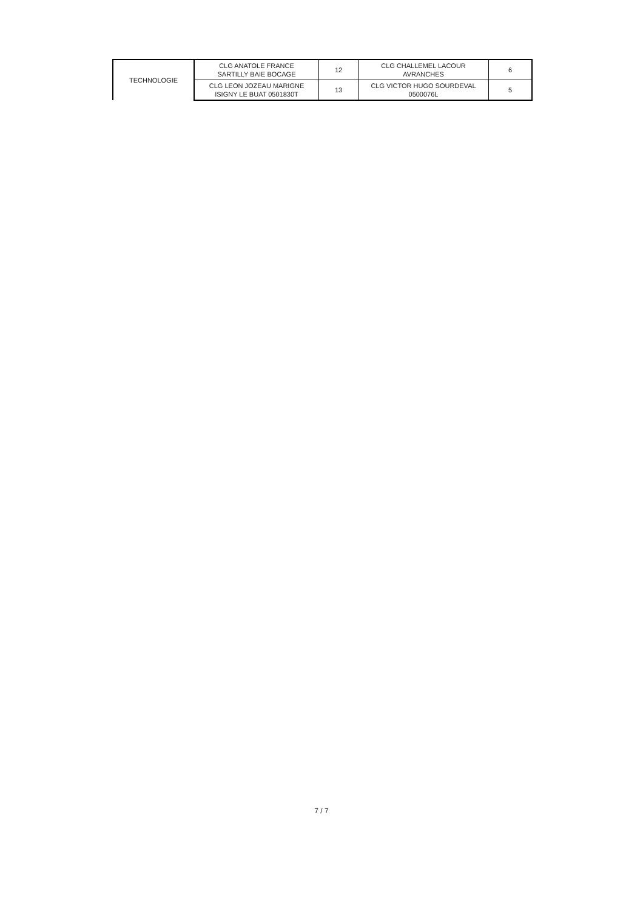| TECHNOLOGIE | CLG ANATOLE FRANCE SARTILLY BAIE BOCAGE | 12 | CLG CHALLEMEL LACOUR AVRANCHES | 6 |
| | CLG LEON JOZEAU MARIGNE ISIGNY LE BUAT 0501830T | 13 | CLG VICTOR HUGO SOURDEVAL 0500076L | 5 |
7 / 7